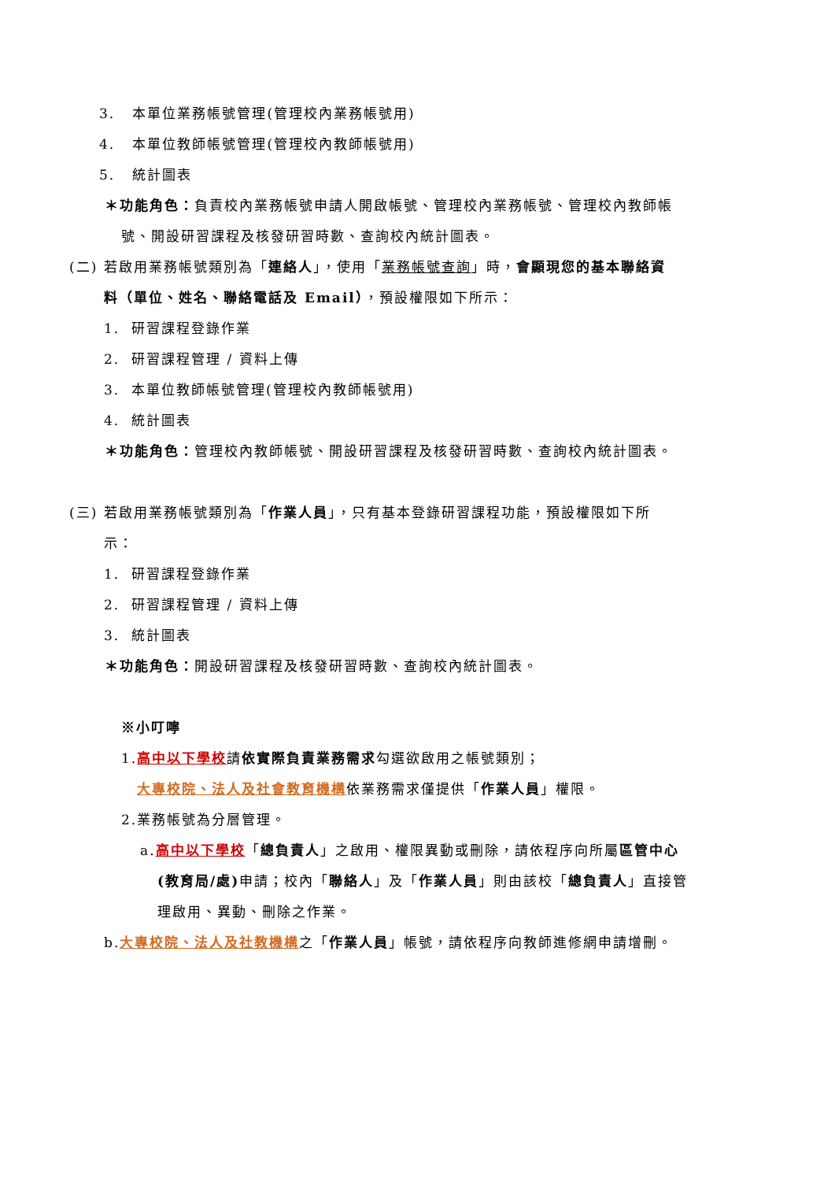3. 本單位業務帳號管理(管理校內業務帳號用)
4. 本單位教師帳號管理(管理校內教師帳號用)
5. 統計圖表
＊功能角色：負責校內業務帳號申請人開啟帳號、管理校內業務帳號、管理校內教師帳
號、開設研習課程及核發研習時數、查詢校內統計圖表。
(二) 若啟用業務帳號類別為「連絡人」，使用「業務帳號查詢」時，會顯現您的基本聯絡資
料（單位、姓名、聯絡電話及 Email），預設權限如下所示：
1. 研習課程登錄作業
2. 研習課程管理 / 資料上傳
3. 本單位教師帳號管理(管理校內教師帳號用)
4. 統計圖表
＊功能角色：管理校內教師帳號、開設研習課程及核發研習時數、查詢校內統計圖表。
(三) 若啟用業務帳號類別為「作業人員」，只有基本登錄研習課程功能，預設權限如下所
示：
1. 研習課程登錄作業
2. 研習課程管理 / 資料上傳
3. 統計圖表
＊功能角色：開設研習課程及核發研習時數、查詢校內統計圖表。
※小叮嚀
1.高中以下學校請依實際負責業務需求勾選欲啟用之帳號類別；
大專校院、法人及社會教育機構依業務需求僅提供「作業人員」權限。
2.業務帳號為分層管理。
a.高中以下學校「總負責人」之啟用、權限異動或刪除，請依程序向所屬區管中心
(教育局/處) 申請；校內「聯絡人」及「作業人員」則由該校「總負責人」直接管
理啟用、異動、刪除之作業。
b.大專校院、法人及社教機構之「作業人員」帳號，請依程序向教師進修網申請增刪。